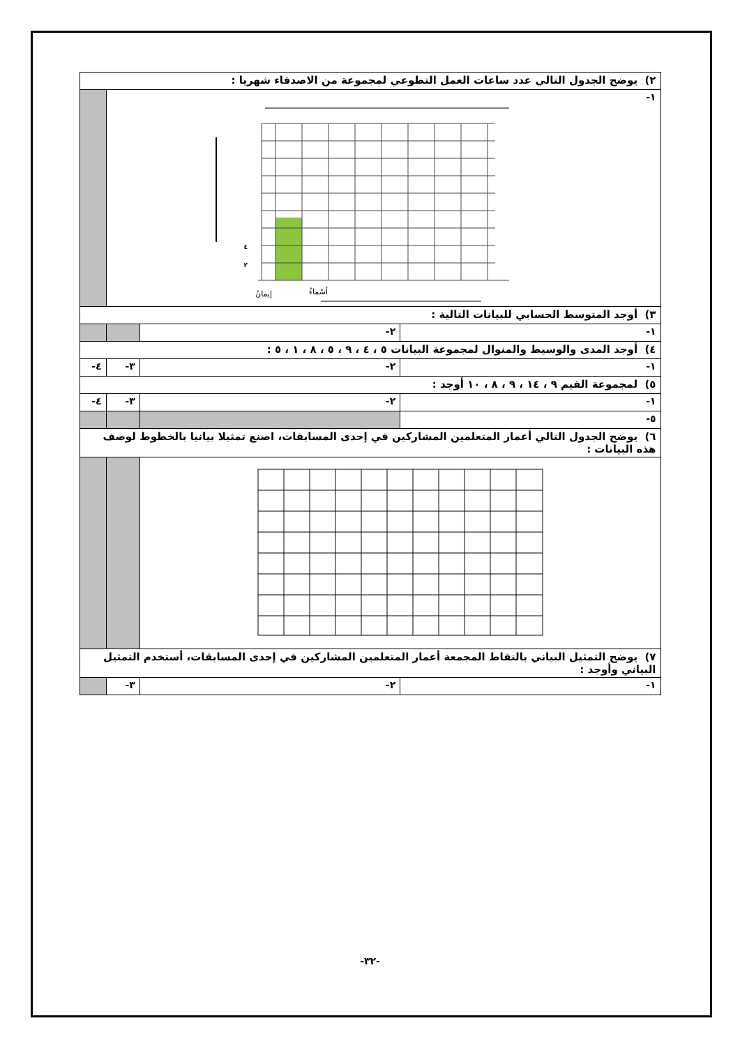| ٢) يوضح الجدول التالي عدد ساعات العمل التطوعي لمجموعة من الاصدقاء شهريا : | | | |
| ١- إيمانُ أسْماءُ ٤ ٢ | | | |
| ٣) أوجد المتوسط الحسابي للبيانات التالية : | | | |
| ١- | ٢- | | |
| ٤) أوجد المدى والوسيط والمنوال لمجموعة البيانات ٥ ، ٤ ، ٩ ، ٥ ، ٨ ، ١ ، ٥ : | | | |
| ١- | ٢- | ٣- | ٤- |
| ٥) لمجموعة القيم ٩ ، ١٤ ، ٩ ، ٨ ، ١٠ أوجد : | | | |
| ١- | ٢- | ٣- | ٤- |
| ٥- | | | |
| ٦) يوضح الجدول التالي أعمار المتعلمين المشاركين في إحدى المسابقات، اصنع تمثيلا بيانيا بالخطوط لوصف هذه البيانات : | | | |
| ٧) يوضح التمثيل البياني بالنقاط المجمعة أعمار المتعلمين المشاركين في إحدى المسابقات، أستخدم التمثيل البياني وأوجد : | | | |
| ١- | ٢- | ٣- | |
-٣٢-